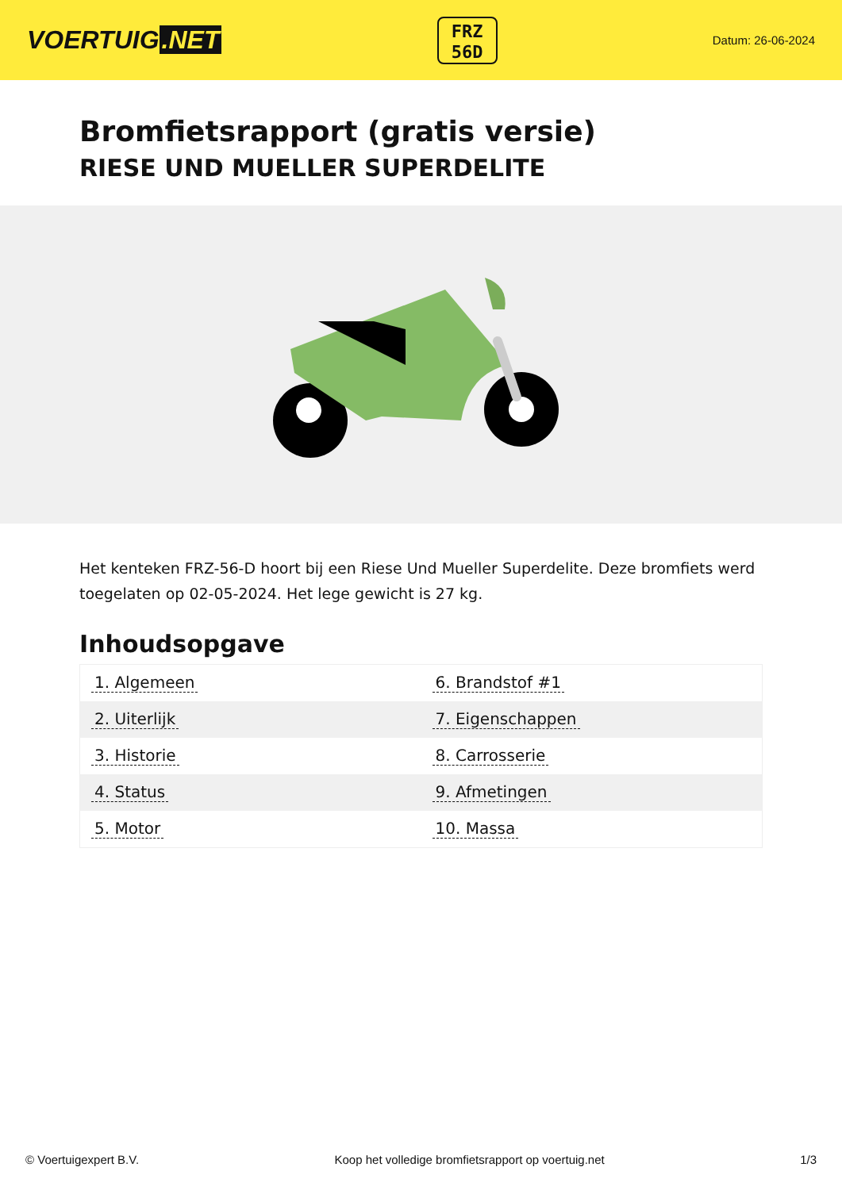VOERTUIG.NET
FRZ
56D
Datum: 26-06-2024
Bromfietsrapport (gratis versie)
RIESE UND MUELLER SUPERDELITE
Het kenteken FRZ-56-D hoort bij een Riese Und Mueller Superdelite. Deze bromfiets werd toegelaten op 02-05-2024. Het lege gewicht is 27 kg.
Inhoudsopgave
| 1. Algemeen | 6. Brandstof #1 |
| 2. Uiterlijk | 7. Eigenschappen |
| 3. Historie | 8. Carrosserie |
| 4. Status | 9. Afmetingen |
| 5. Motor | 10. Massa |
© Voertuigexpert B.V. Koop het volledige bromfietsrapport op voertuig.net 1/3